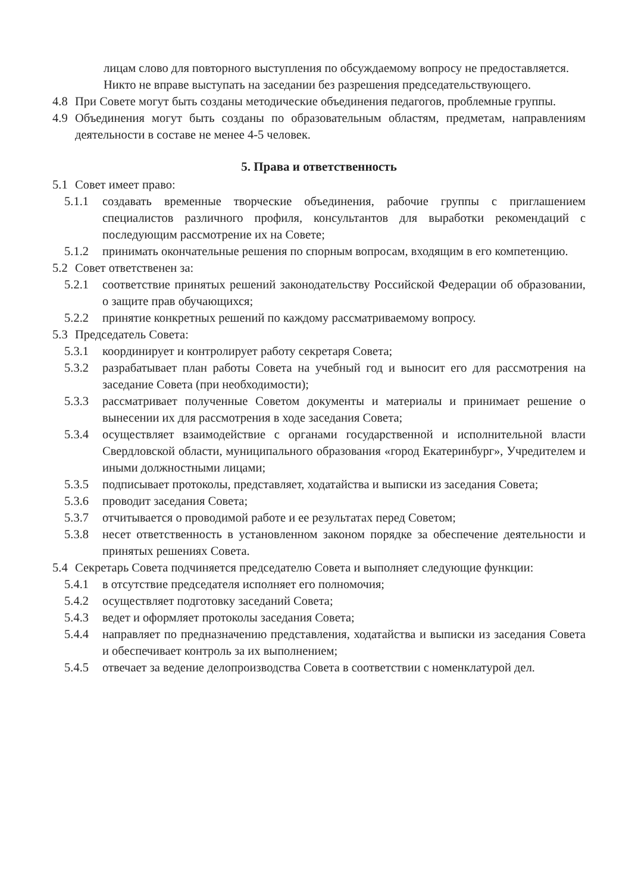лицам слово для повторного выступления по обсуждаемому вопросу не предоставляется.
Никто не вправе выступать на заседании без разрешения председательствующего.
4.8 При Совете могут быть созданы методические объединения педагогов, проблемные группы.
4.9 Объединения могут быть созданы по образовательным областям, предметам, направлениям деятельности в составе не менее 4-5 человек.
5. Права и ответственность
5.1 Совет имеет право:
5.1.1 создавать временные творческие объединения, рабочие группы с приглашением специалистов различного профиля, консультантов для выработки рекомендаций с последующим рассмотрение их на Совете;
5.1.2 принимать окончательные решения по спорным вопросам, входящим в его компетенцию.
5.2 Совет ответственен за:
5.2.1 соответствие принятых решений законодательству Российской Федерации об образовании, о защите прав обучающихся;
5.2.2 принятие конкретных решений по каждому рассматриваемому вопросу.
5.3 Председатель Совета:
5.3.1 координирует и контролирует работу секретаря Совета;
5.3.2 разрабатывает план работы Совета на учебный год и выносит его для рассмотрения на заседание Совета (при необходимости);
5.3.3 рассматривает полученные Советом документы и материалы и принимает решение о вынесении их для рассмотрения в ходе заседания Совета;
5.3.4 осуществляет взаимодействие с органами государственной и исполнительной власти Свердловской области, муниципального образования «город Екатеринбург», Учредителем и иными должностными лицами;
5.3.5 подписывает протоколы, представляет, ходатайства и выписки из заседания Совета;
5.3.6 проводит заседания Совета;
5.3.7 отчитывается о проводимой работе и ее результатах перед Советом;
5.3.8 несет ответственность в установленном законом порядке за обеспечение деятельности и принятых решениях Совета.
5.4 Секретарь Совета подчиняется председателю Совета и выполняет следующие функции:
5.4.1 в отсутствие председателя исполняет его полномочия;
5.4.2 осуществляет подготовку заседаний Совета;
5.4.3 ведет и оформляет протоколы заседания Совета;
5.4.4 направляет по предназначению представления, ходатайства и выписки из заседания Совета и обеспечивает контроль за их выполнением;
5.4.5 отвечает за ведение делопроизводства Совета в соответствии с номенклатурой дел.